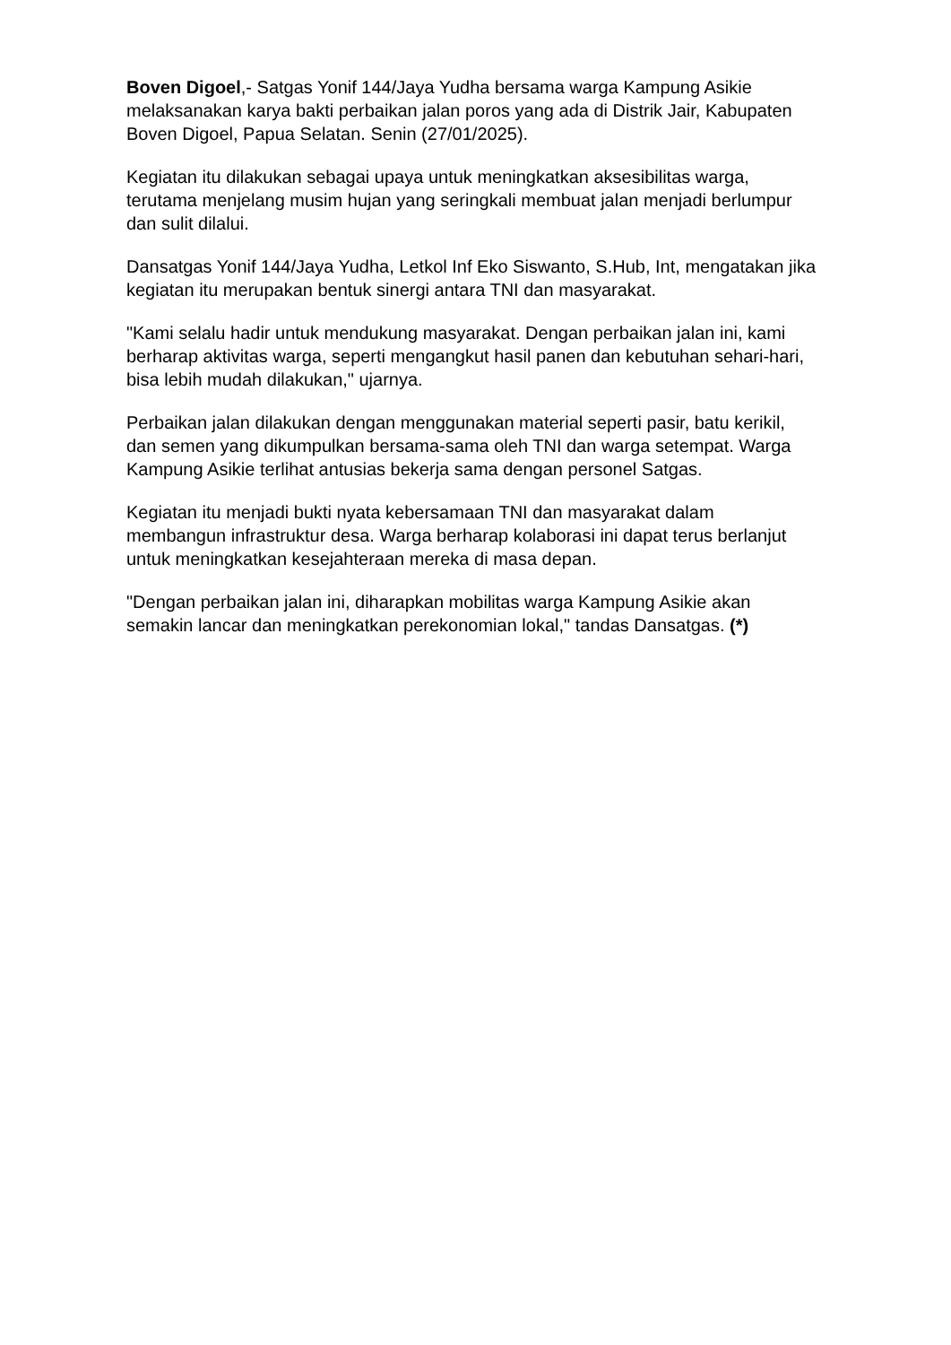Boven Digoel,- Satgas Yonif 144/Jaya Yudha bersama warga Kampung Asikie melaksanakan karya bakti perbaikan jalan poros yang ada di Distrik Jair, Kabupaten Boven Digoel, Papua Selatan. Senin (27/01/2025).
Kegiatan itu dilakukan sebagai upaya untuk meningkatkan aksesibilitas warga, terutama menjelang musim hujan yang seringkali membuat jalan menjadi berlumpur dan sulit dilalui.
Dansatgas Yonif 144/Jaya Yudha, Letkol Inf Eko Siswanto, S.Hub, Int, mengatakan jika kegiatan itu merupakan bentuk sinergi antara TNI dan masyarakat.
"Kami selalu hadir untuk mendukung masyarakat. Dengan perbaikan jalan ini, kami berharap aktivitas warga, seperti mengangkut hasil panen dan kebutuhan sehari-hari, bisa lebih mudah dilakukan," ujarnya.
Perbaikan jalan dilakukan dengan menggunakan material seperti pasir, batu kerikil, dan semen yang dikumpulkan bersama-sama oleh TNI dan warga setempat. Warga Kampung Asikie terlihat antusias bekerja sama dengan personel Satgas.
Kegiatan itu menjadi bukti nyata kebersamaan TNI dan masyarakat dalam membangun infrastruktur desa. Warga berharap kolaborasi ini dapat terus berlanjut untuk meningkatkan kesejahteraan mereka di masa depan.
"Dengan perbaikan jalan ini, diharapkan mobilitas warga Kampung Asikie akan semakin lancar dan meningkatkan perekonomian lokal," tandas Dansatgas. (*)